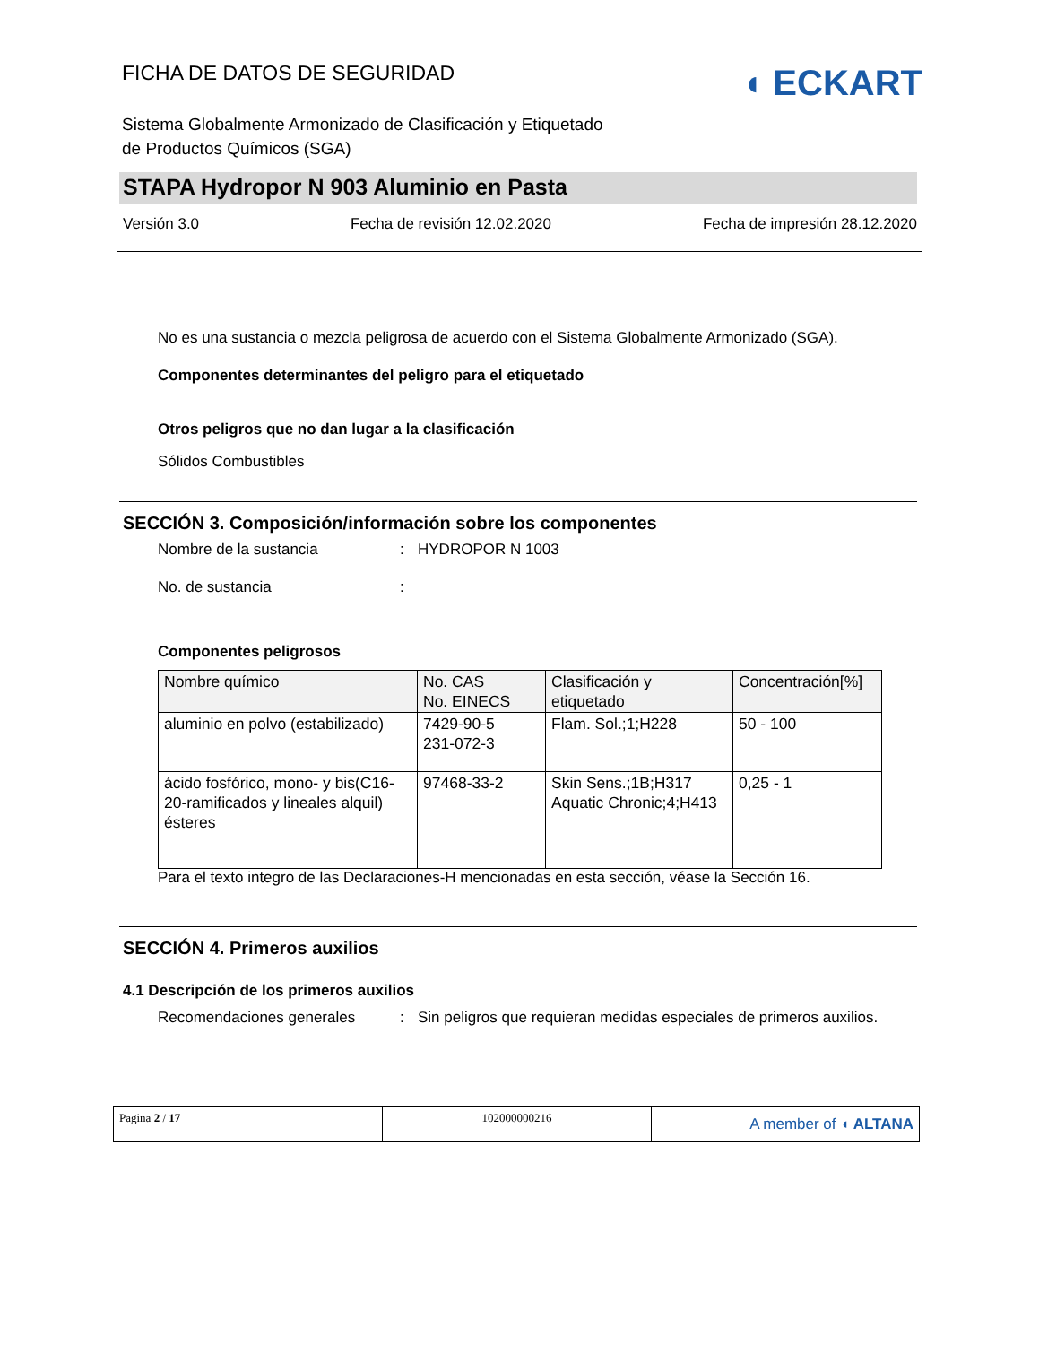FICHA DE DATOS DE SEGURIDAD
Sistema Globalmente Armonizado de Clasificación y Etiquetado
de Productos Químicos (SGA)
◖ ECKART
STAPA Hydropor N 903 Aluminio en Pasta
Versión 3.0 Fecha de revisión 12.02.2020 Fecha de impresión 28.12.2020
No es una sustancia o mezcla peligrosa de acuerdo con el Sistema Globalmente Armonizado (SGA).
Componentes determinantes del peligro para el etiquetado
Otros peligros que no dan lugar a la clasificación
Sólidos Combustibles
SECCIÓN 3. Composición/información sobre los componentes
Nombre de la sustancia: HYDROPOR N 1003
No. de sustancia:
Componentes peligrosos
| Nombre químico | No. CAS No. EINECS | Clasificación y etiquetado | Concentración[%] |
| --- | --- | --- | --- |
| aluminio en polvo (estabilizado) | 7429-90-5 231-072-3 | Flam. Sol.;1;H228 | 50 - 100 |
| ácido fosfórico, mono- y bis(C16-20-ramificados y lineales alquil) ésteres | 97468-33-2 | Skin Sens.;1B;H317 Aquatic Chronic;4;H413 | 0,25 - 1 |
Para el texto integro de las Declaraciones-H mencionadas en esta sección, véase la Sección 16.
SECCIÓN 4. Primeros auxilios
4.1 Descripción de los primeros auxilios
Recomendaciones generales: Sin peligros que requieran medidas especiales de primeros auxilios.
| Pagina 2 / 17 | 102000000216 | A member of ◖ ALTANA |